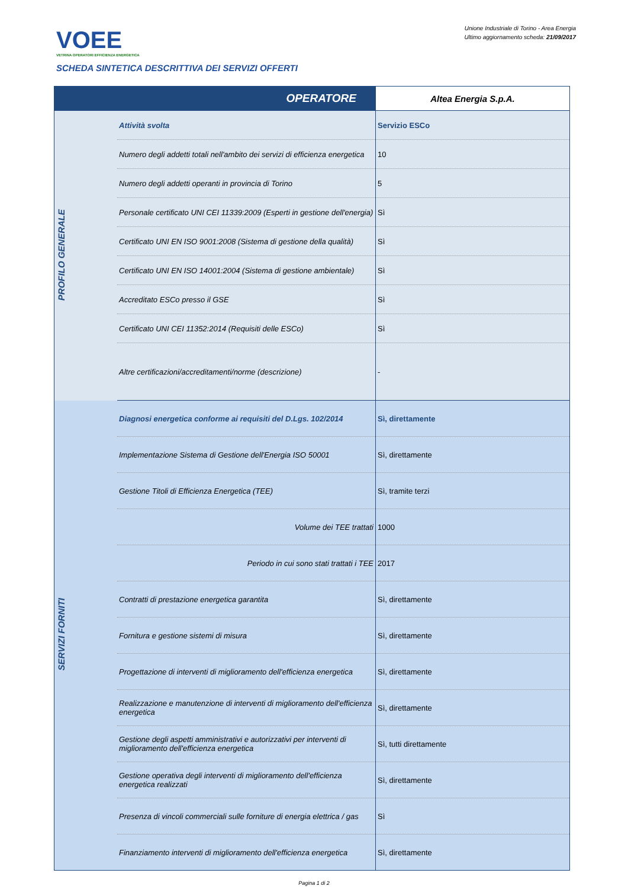VOEE
VETRINA OPERATORI EFFICIENZA ENERGETICA
Unione Industriale di Torino - Area Energia
Ultimo aggiornamento scheda: 21/09/2017
SCHEDA SINTETICA DESCRITTIVA DEI SERVIZI OFFERTI
| OPERATORE | | Altea Energia S.p.A. |
| PROFILO GENERALE | Attività svolta | Servizio ESCo |
| | Numero degli addetti totali nell'ambito dei servizi di efficienza energetica | 10 |
| | Numero degli addetti operanti in provincia di Torino | 5 |
| | Personale certificato UNI CEI 11339:2009 (Esperti in gestione dell'energia) | Sì |
| | Certificato UNI EN ISO 9001:2008 (Sistema di gestione della qualità) | Sì |
| | Certificato UNI EN ISO 14001:2004 (Sistema di gestione ambientale) | Sì |
| | Accreditato ESCo presso il GSE | Sì |
| | Certificato UNI CEI 11352:2014 (Requisiti delle ESCo) | Sì |
| | Altre certificazioni/accreditamenti/norme (descrizione) | - |
| SERVIZI FORNITI | Diagnosi energetica conforme ai requisiti del D.Lgs. 102/2014 | Sì, direttamente |
| | Implementazione Sistema di Gestione dell'Energia ISO 50001 | Sì, direttamente |
| | Gestione Titoli di Efficienza Energetica (TEE) | Sì, tramite terzi |
| | Volume dei TEE trattati | 1000 |
| | Periodo in cui sono stati trattati i TEE | 2017 |
| | Contratti di prestazione energetica garantita | Sì, direttamente |
| | Fornitura e gestione sistemi di misura | Sì, direttamente |
| | Progettazione di interventi di miglioramento dell'efficienza energetica | Sì, direttamente |
| | Realizzazione e manutenzione di interventi di miglioramento dell'efficienza energetica | Sì, direttamente |
| | Gestione degli aspetti amministrativi e autorizzativi per interventi di miglioramento dell'efficienza energetica | Sì, tutti direttamente |
| | Gestione operativa degli interventi di miglioramento dell'efficienza energetica realizzati | Sì, direttamente |
| | Presenza di vincoli commerciali sulle forniture di energia elettrica / gas | Sì |
| | Finanziamento interventi di miglioramento dell'efficienza energetica | Sì, direttamente |
Pagina 1 di 2